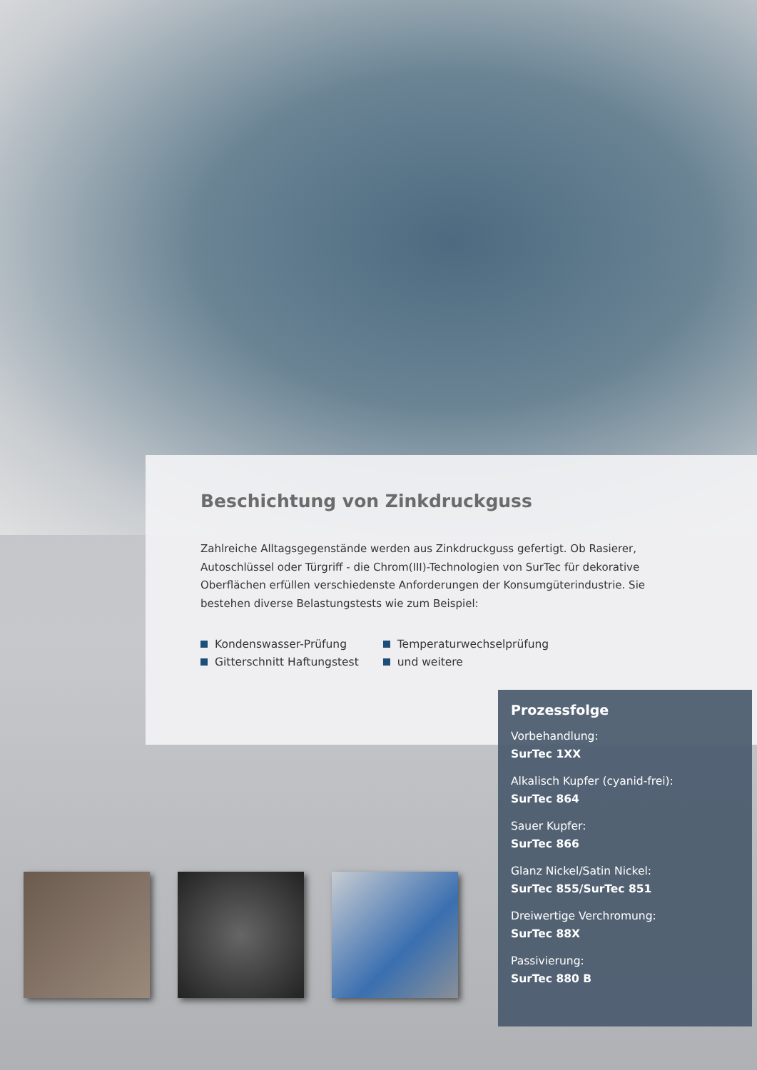Beschichtung von Zinkdruckguss
Zahlreiche Alltagsgegenstände werden aus Zinkdruckguss gefertigt. Ob Rasierer, Autoschlüssel oder Türgriff - die Chrom(III)-Technologien von SurTec für dekorative Oberflächen erfüllen verschiedenste Anforderungen der Konsumgüterindustrie. Sie bestehen diverse Belastungstests wie zum Beispiel:
Kondenswasser-Prüfung
Gitterschnitt Haftungstest
Temperaturwechselprüfung
und weitere
Prozessfolge
Vorbehandlung:
SurTec 1XX
Alkalisch Kupfer (cyanid-frei):
SurTec 864
Sauer Kupfer:
SurTec 866
Glanz Nickel/Satin Nickel:
SurTec 855/SurTec 851
Dreiwertige Verchromung:
SurTec 88X
Passivierung:
SurTec 880 B